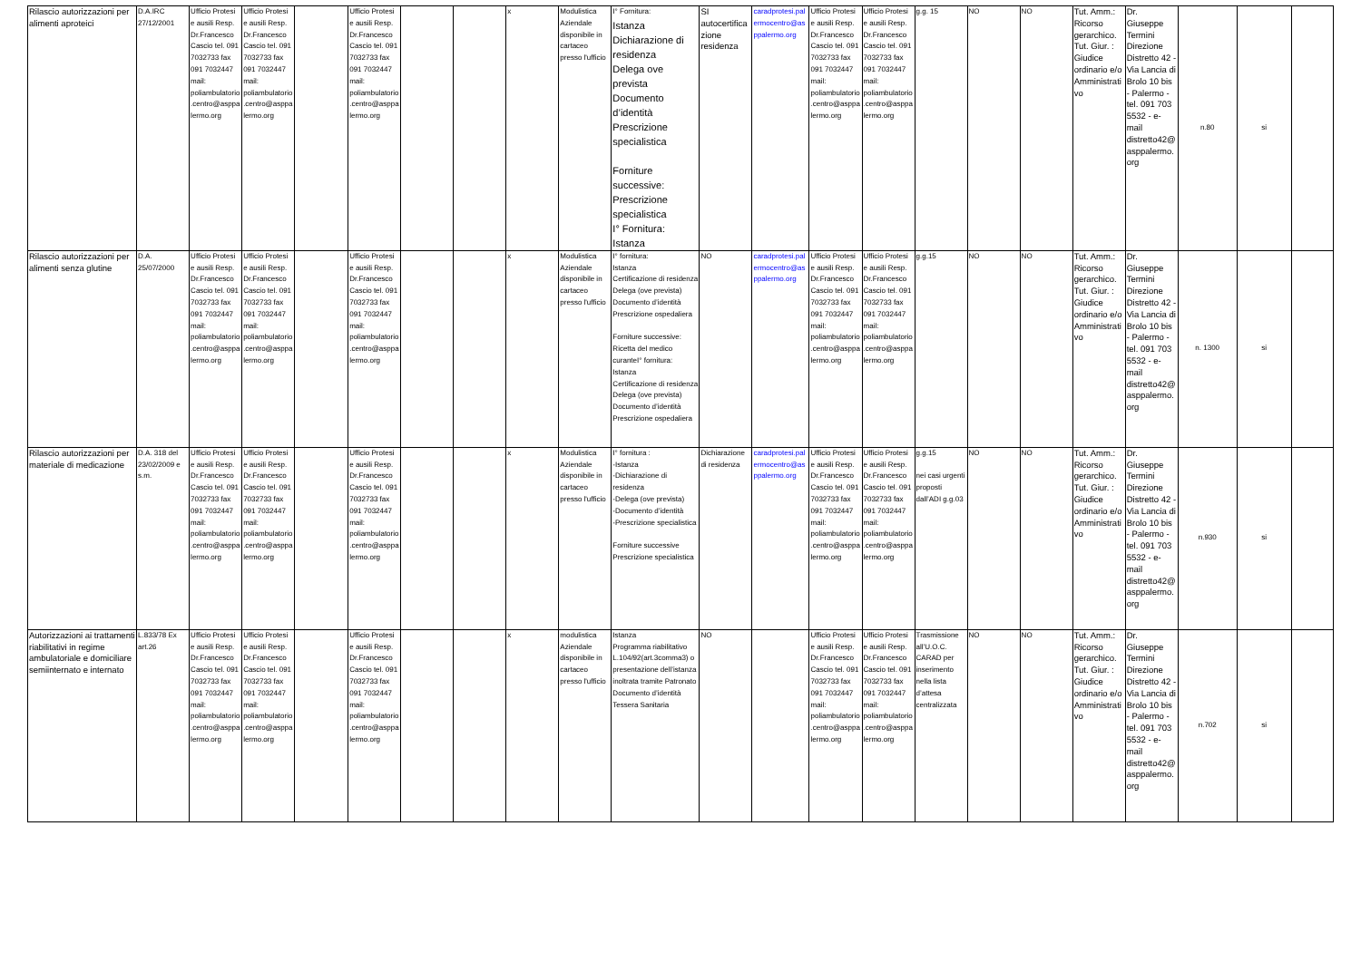| Rilascio autorizzazioni per alimenti aproteici | D.A.IRC 27/12/2001 | Ufficio Protesi e ausili Resp. Dr.Francesco Cascio tel. 091 7032733 fax 091 7032447 mail: poliambulatorio.centro@asppalermo.org | Ufficio Protesi e ausili Resp. Dr.Francesco Cascio tel. 091 7032733 fax 091 7032447 mail: poliambulatorio.centro@asppalermo.org | | Ufficio Protesi e ausili Resp. Dr.Francesco Cascio tel. 091 7032733 fax 091 7032447 mail: poliambulatorio.centro@asppalermo.org | | | x | Modulistica Aziendale disponibile in cartaceo presso l'ufficio | I° Fornitura: Istanza Dichiarazione di residenza Delega ove prevista Documento d’identità Prescrizione specialistica Forniture successive: Prescrizione specialistica I° Fornitura: Istanza | SI autocertificazione residenza | caradprotesi.palermocentro@asppalermo.org | Ufficio Protesi e ausili Resp. Dr.Francesco Cascio tel. 091 7032733 fax 091 7032447 mail: poliambulatorio.centro@asppalermo.org | Ufficio Protesi e ausili Resp. Dr.Francesco Cascio tel. 091 7032733 fax 091 7032447 mail: poliambulatorio.centro@asppalermo.org | g.g. 15 | NO | NO | Tut. Amm.: Ricorso gerarchico. Tut. Giur. : Giudice ordinario e/o Amministrativo | Dr. Giuseppe Termini Direzione Distretto 42 - Via Lancia di Brolo 10 bis - Palermo - tel. 091 703 5532 - e-mail distretto42@asppalermo.org | n.80 | si | |
| Rilascio autorizzazioni per alimenti senza glutine | D.A. 25/07/2000 | Ufficio Protesi e ausili Resp. Dr.Francesco Cascio tel. 091 7032733 fax 091 7032447 mail: poliambulatorio.centro@asppalermo.org | Ufficio Protesi e ausili Resp. Dr.Francesco Cascio tel. 091 7032733 fax 091 7032447 mail: poliambulatorio.centro@asppalermo.org | | Ufficio Protesi e ausili Resp. Dr.Francesco Cascio tel. 091 7032733 fax 091 7032447 mail: poliambulatorio.centro@asppalermo.org | | | x | Modulistica Aziendale disponibile in cartaceo presso l'ufficio | I° fornitura: Istanza Certificazione di residenza Delega (ove prevista) Documento d’identità Prescrizione ospedaliera Forniture successive: Ricetta del medico curanteI° fornitura: Istanza Certificazione di residenza Delega (ove prevista) Documento d’identità Prescrizione ospedaliera | NO | caradprotesi.palermocentro@asppalermo.org | Ufficio Protesi e ausili Resp. Dr.Francesco Cascio tel. 091 7032733 fax 091 7032447 mail: poliambulatorio.centro@asppalermo.org | Ufficio Protesi e ausili Resp. Dr.Francesco Cascio tel. 091 7032733 fax 091 7032447 mail: poliambulatorio.centro@asppalermo.org | g.g.15 | NO | NO | Tut. Amm.: Ricorso gerarchico. Tut. Giur. : Giudice ordinario e/o Amministrativo | Dr. Giuseppe Termini Direzione Distretto 42 - Via Lancia di Brolo 10 bis - Palermo - tel. 091 703 5532 - e-mail distretto42@asppalermo.org | n. 1300 | si | |
| Rilascio autorizzazioni per materiale di medicazione | D.A. 318 del 23/02/2009 e s.m. | Ufficio Protesi e ausili Resp. Dr.Francesco Cascio tel. 091 7032733 fax 091 7032447 mail: poliambulatorio.centro@asppalermo.org | Ufficio Protesi e ausili Resp. Dr.Francesco Cascio tel. 091 7032733 fax 091 7032447 mail: poliambulatorio.centro@asppalermo.org | | Ufficio Protesi e ausili Resp. Dr.Francesco Cascio tel. 091 7032733 fax 091 7032447 mail: poliambulatorio.centro@asppalermo.org | | | x | Modulistica Aziendale disponibile in cartaceo presso l'ufficio | I° fornitura : -Istanza -Dichiarazione di residenza -Delega (ove prevista) -Documento d’identità -Prescrizione specialistica Forniture successive Prescrizione specialistica | Dichiarazione di residenza | caradprotesi.palermocentro@asppalermo.org | Ufficio Protesi e ausili Resp. Dr.Francesco Cascio tel. 091 7032733 fax 091 7032447 mail: poliambulatorio.centro@asppalermo.org | Ufficio Protesi e ausili Resp. Dr.Francesco Cascio tel. 091 7032733 fax 091 7032447 mail: poliambulatorio.centro@asppalermo.org | g.g.15 nei casi urgenti proposti dall’ADI g.g.03 | NO | NO | Tut. Amm.: Ricorso gerarchico. Tut. Giur. : Giudice ordinario e/o Amministrativo | Dr. Giuseppe Termini Direzione Distretto 42 - Via Lancia di Brolo 10 bis - Palermo - tel. 091 703 5532 - e-mail distretto42@asppalermo.org | n.930 | si | |
| Autorizzazioni ai trattamenti riabilitativi in regime ambulatoriale e domiciliare semiinternato e internato | L.833/78 Ex art.26 | Ufficio Protesi e ausili Resp. Dr.Francesco Cascio tel. 091 7032733 fax 091 7032447 mail: poliambulatorio.centro@asppalermo.org | Ufficio Protesi e ausili Resp. Dr.Francesco Cascio tel. 091 7032733 fax 091 7032447 mail: poliambulatorio.centro@asppalermo.org | | Ufficio Protesi e ausili Resp. Dr.Francesco Cascio tel. 091 7032733 fax 091 7032447 mail: poliambulatorio.centro@asppalermo.org | | | x | modulistica Aziendale disponibile in cartaceo presso l'ufficio | Istanza Programma riabilitativo L.104/92(art.3comma3) o presentazione dell’istanza inoltrata tramite Patronato Documento d’identità Tessera Sanitaria | NO | | Ufficio Protesi e ausili Resp. Dr.Francesco Cascio tel. 091 7032733 fax 091 7032447 mail: poliambulatorio.centro@asppalermo.org | Ufficio Protesi e ausili Resp. Dr.Francesco Cascio tel. 091 7032733 fax 091 7032447 mail: poliambulatorio.centro@asppalermo.org | Trasmissione all’U.O.C. CARAD per inserimento nella lista d’attesa centralizzata | NO | NO | Tut. Amm.: Ricorso gerarchico. Tut. Giur. : Giudice ordinario e/o Amministrativo | Dr. Giuseppe Termini Direzione Distretto 42 - Via Lancia di Brolo 10 bis - Palermo - tel. 091 703 5532 - e-mail distretto42@asppalermo.org | n.702 | si | |